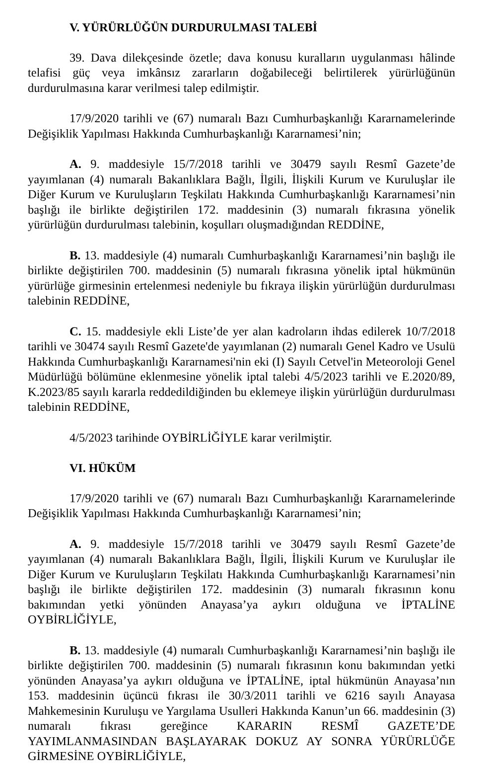V. YÜRÜRLÜĞÜN DURDURULMASI TALEBİ
39. Dava dilekçesinde özetle; dava konusu kuralların uygulanması hâlinde telafisi güç veya imkânsız zararların doğabileceği belirtilerek yürürlüğünün durdurulmasına karar verilmesi talep edilmiştir.
17/9/2020 tarihli ve (67) numaralı Bazı Cumhurbaşkanlığı Kararnamelerinde Değişiklik Yapılması Hakkında Cumhurbaşkanlığı Kararnamesi’nin;
A. 9. maddesiyle 15/7/2018 tarihli ve 30479 sayılı Resmî Gazete’de yayımlanan (4) numaralı Bakanlıklara Bağlı, İlgili, İlişkili Kurum ve Kuruluşlar ile Diğer Kurum ve Kuruluşların Teşkilatı Hakkında Cumhurbaşkanlığı Kararnamesi’nin başlığı ile birlikte değiştirilen 172. maddesinin (3) numaralı fıkrasına yönelik yürürlüğün durdurulması talebinin, koşulları oluşmadığından REDDİNE,
B. 13. maddesiyle (4) numaralı Cumhurbaşkanlığı Kararnamesi’nin başlığı ile birlikte değiştirilen 700. maddesinin (5) numaralı fıkrasına yönelik iptal hükmünün yürürlüğe girmesinin ertelenmesi nedeniyle bu fıkraya ilişkin yürürlüğün durdurulması talebinin REDDİNE,
C. 15. maddesiyle ekli Liste’de yer alan kadroların ihdas edilerek 10/7/2018 tarihli ve 30474 sayılı Resmî Gazete'de yayımlanan (2) numaralı Genel Kadro ve Usulü Hakkında Cumhurbaşkanlığı Kararnamesi'nin eki (I) Sayılı Cetvel'in Meteoroloji Genel Müdürlüğü bölümüne eklenmesine yönelik iptal talebi 4/5/2023 tarihli ve E.2020/89, K.2023/85 sayılı kararla reddedildiğinden bu eklemeye ilişkin yürürlüğün durdurulması talebinin REDDİNE,
4/5/2023 tarihinde OYBİRLİĞİYLE karar verilmiştir.
VI. HÜKÜM
17/9/2020 tarihli ve (67) numaralı Bazı Cumhurbaşkanlığı Kararnamelerinde Değişiklik Yapılması Hakkında Cumhurbaşkanlığı Kararnamesi’nin;
A. 9. maddesiyle 15/7/2018 tarihli ve 30479 sayılı Resmî Gazete’de yayımlanan (4) numaralı Bakanlıklara Bağlı, İlgili, İlişkili Kurum ve Kuruluşlar ile Diğer Kurum ve Kuruluşların Teşkilatı Hakkında Cumhurbaşkanlığı Kararnamesi’nin başlığı ile birlikte değiştirilen 172. maddesinin (3) numaralı fıkrasının konu bakımından yetki yönünden Anayasa’ya aykırı olduğuna ve İPTALİNE OYBİRLİĞİYLE,
B. 13. maddesiyle (4) numaralı Cumhurbaşkanlığı Kararnamesi’nin başlığı ile birlikte değiştirilen 700. maddesinin (5) numaralı fıkrasının konu bakımından yetki yönünden Anayasa’ya aykırı olduğuna ve İPTALİNE, iptal hükmünün Anayasa’nın 153. maddesinin üçüncü fıkrası ile 30/3/2011 tarihli ve 6216 sayılı Anayasa Mahkemesinin Kuruluşu ve Yargılama Usulleri Hakkında Kanun’un 66. maddesinin (3) numaralı fıkrası gereğince KARARIN RESMÎ GAZETE’DE YAYIMLANMASINDAN BAŞLAYARAK DOKUZ AY SONRA YÜRÜRLÜĞE GİRMESİNE OYBİRLİĞİYLE,